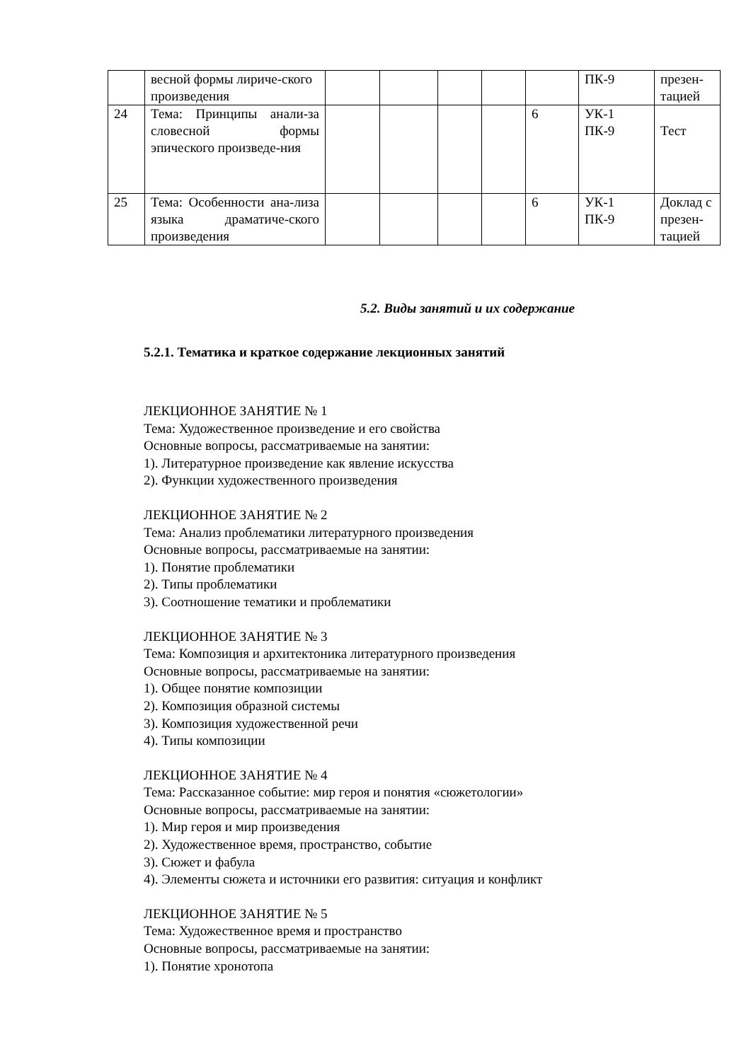| | весной формы лириче-ского произведения | | | | | | ПК-9 | презен-тацией |
| 24 | Тема: Принципы анали-за словесной формы эпического произведе-ния | | | | | 6 | УК-1 ПК-9 | Тест |
| 25 | Тема: Особенности ана-лиза языка драматиче-ского произведения | | | | | 6 | УК-1 ПК-9 | Доклад с презен-тацией |
5.2. Виды занятий и их содержание
5.2.1. Тематика и краткое содержание лекционных занятий
ЛЕКЦИОННОЕ ЗАНЯТИЕ № 1
Тема: Художественное произведение и его свойства
Основные вопросы, рассматриваемые на занятии:
1). Литературное произведение как явление искусства
2). Функции художественного произведения
ЛЕКЦИОННОЕ ЗАНЯТИЕ № 2
Тема: Анализ проблематики литературного произведения
Основные вопросы, рассматриваемые на занятии:
1). Понятие проблематики
2). Типы проблематики
3). Соотношение тематики и проблематики
ЛЕКЦИОННОЕ ЗАНЯТИЕ № 3
Тема: Композиция и архитектоника литературного произведения
Основные вопросы, рассматриваемые на занятии:
1). Общее понятие композиции
2). Композиция образной системы
3). Композиция художественной речи
4). Типы композиции
ЛЕКЦИОННОЕ ЗАНЯТИЕ № 4
Тема: Рассказанное событие: мир героя и понятия «сюжетологии»
Основные вопросы, рассматриваемые на занятии:
1). Мир героя и мир произведения
2). Художественное время, пространство, событие
3). Сюжет и фабула
4). Элементы сюжета и источники его развития: ситуация и конфликт
ЛЕКЦИОННОЕ ЗАНЯТИЕ № 5
Тема: Художественное время и пространство
Основные вопросы, рассматриваемые на занятии:
1). Понятие хронотопа